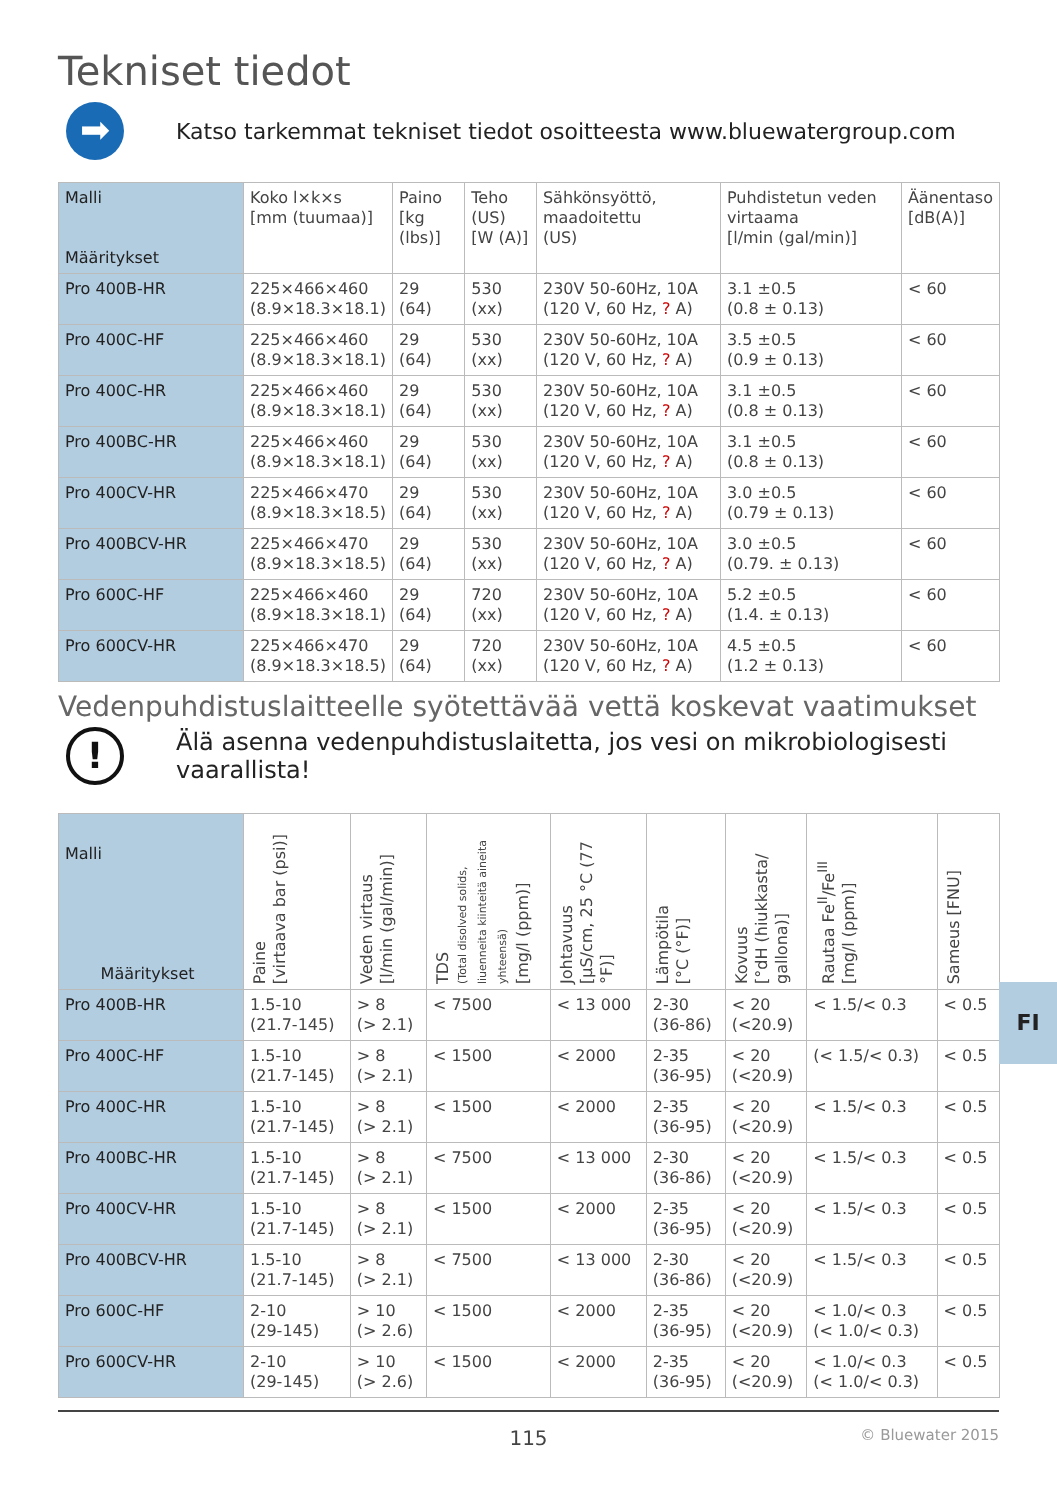Tekniset tiedot
➡
Katso tarkemmat tekniset tiedot osoitteesta www.bluewatergroup.com
| Malli Määritykset | Koko l×k×s [mm (tuumaa)] | Paino [kg (lbs)] | Teho (US) [W (A)] | Sähkönsyöttö, maadoitettu (US) | Puhdistetun veden virtaama [l/min (gal/min)] | Äänentaso [dB(A)] |
| --- | --- | --- | --- | --- | --- | --- |
| Pro 400B-HR | 225×466×460 (8.9×18.3×18.1) | 29 (64) | 530 (xx) | 230V 50-60Hz, 10A (120 V, 60 Hz, ? A) | 3.1 ±0.5 (0.8 ± 0.13) | < 60 |
| Pro 400C-HF | 225×466×460 (8.9×18.3×18.1) | 29 (64) | 530 (xx) | 230V 50-60Hz, 10A (120 V, 60 Hz, ? A) | 3.5 ±0.5 (0.9 ± 0.13) | < 60 |
| Pro 400C-HR | 225×466×460 (8.9×18.3×18.1) | 29 (64) | 530 (xx) | 230V 50-60Hz, 10A (120 V, 60 Hz, ? A) | 3.1 ±0.5 (0.8 ± 0.13) | < 60 |
| Pro 400BC-HR | 225×466×460 (8.9×18.3×18.1) | 29 (64) | 530 (xx) | 230V 50-60Hz, 10A (120 V, 60 Hz, ? A) | 3.1 ±0.5 (0.8 ± 0.13) | < 60 |
| Pro 400CV-HR | 225×466×470 (8.9×18.3×18.5) | 29 (64) | 530 (xx) | 230V 50-60Hz, 10A (120 V, 60 Hz, ? A) | 3.0 ±0.5 (0.79 ± 0.13) | < 60 |
| Pro 400BCV-HR | 225×466×470 (8.9×18.3×18.5) | 29 (64) | 530 (xx) | 230V 50-60Hz, 10A (120 V, 60 Hz, ? A) | 3.0 ±0.5 (0.79. ± 0.13) | < 60 |
| Pro 600C-HF | 225×466×460 (8.9×18.3×18.1) | 29 (64) | 720 (xx) | 230V 50-60Hz, 10A (120 V, 60 Hz, ? A) | 5.2 ±0.5 (1.4. ± 0.13) | < 60 |
| Pro 600CV-HR | 225×466×470 (8.9×18.3×18.5) | 29 (64) | 720 (xx) | 230V 50-60Hz, 10A (120 V, 60 Hz, ? A) | 4.5 ±0.5 (1.2 ± 0.13) | < 60 |
Vedenpuhdistuslaitteelle syötettävää vettä koskevat vaatimukset
!
Älä asenna vedenpuhdistuslaitetta, jos vesi on mikrobiologisesti
vaarallista!
| Malli Määritykset | Paine [virtaava bar (psi)] | Veden virtaus [l/min (gal/min)] | TDS (Total disolved solids, liuenneita kiinteitä aineita yhteensä) [mg/l (ppm)] | Johtavuus [µS/cm, 25 °C (77 °F)] | Lämpötila [°C (°F)] | Kovuus [°dH (hiukkasta/ gallona)] | Rautaa Fe<sup>II</sup>/Fe<sup>III</sup> [mg/l (ppm)] | Sameus [FNU] |
| --- | --- | --- | --- | --- | --- | --- | --- | --- |
| Pro 400B-HR | 1.5-10 (21.7-145) | > 8 (> 2.1) | < 7500 | < 13 000 | 2-30 (36-86) | < 20 (<20.9) | < 1.5/< 0.3 | < 0.5 |
| Pro 400C-HF | 1.5-10 (21.7-145) | > 8 (> 2.1) | < 1500 | < 2000 | 2-35 (36-95) | < 20 (<20.9) | (< 1.5/< 0.3) | < 0.5 |
| Pro 400C-HR | 1.5-10 (21.7-145) | > 8 (> 2.1) | < 1500 | < 2000 | 2-35 (36-95) | < 20 (<20.9) | < 1.5/< 0.3 | < 0.5 |
| Pro 400BC-HR | 1.5-10 (21.7-145) | > 8 (> 2.1) | < 7500 | < 13 000 | 2-30 (36-86) | < 20 (<20.9) | < 1.5/< 0.3 | < 0.5 |
| Pro 400CV-HR | 1.5-10 (21.7-145) | > 8 (> 2.1) | < 1500 | < 2000 | 2-35 (36-95) | < 20 (<20.9) | < 1.5/< 0.3 | < 0.5 |
| Pro 400BCV-HR | 1.5-10 (21.7-145) | > 8 (> 2.1) | < 7500 | < 13 000 | 2-30 (36-86) | < 20 (<20.9) | < 1.5/< 0.3 | < 0.5 |
| Pro 600C-HF | 2-10 (29-145) | > 10 (> 2.6) | < 1500 | < 2000 | 2-35 (36-95) | < 20 (<20.9) | < 1.0/< 0.3 (< 1.0/< 0.3) | < 0.5 |
| Pro 600CV-HR | 2-10 (29-145) | > 10 (> 2.6) | < 1500 | < 2000 | 2-35 (36-95) | < 20 (<20.9) | < 1.0/< 0.3 (< 1.0/< 0.3) | < 0.5 |
FI
115 © Bluewater 2015